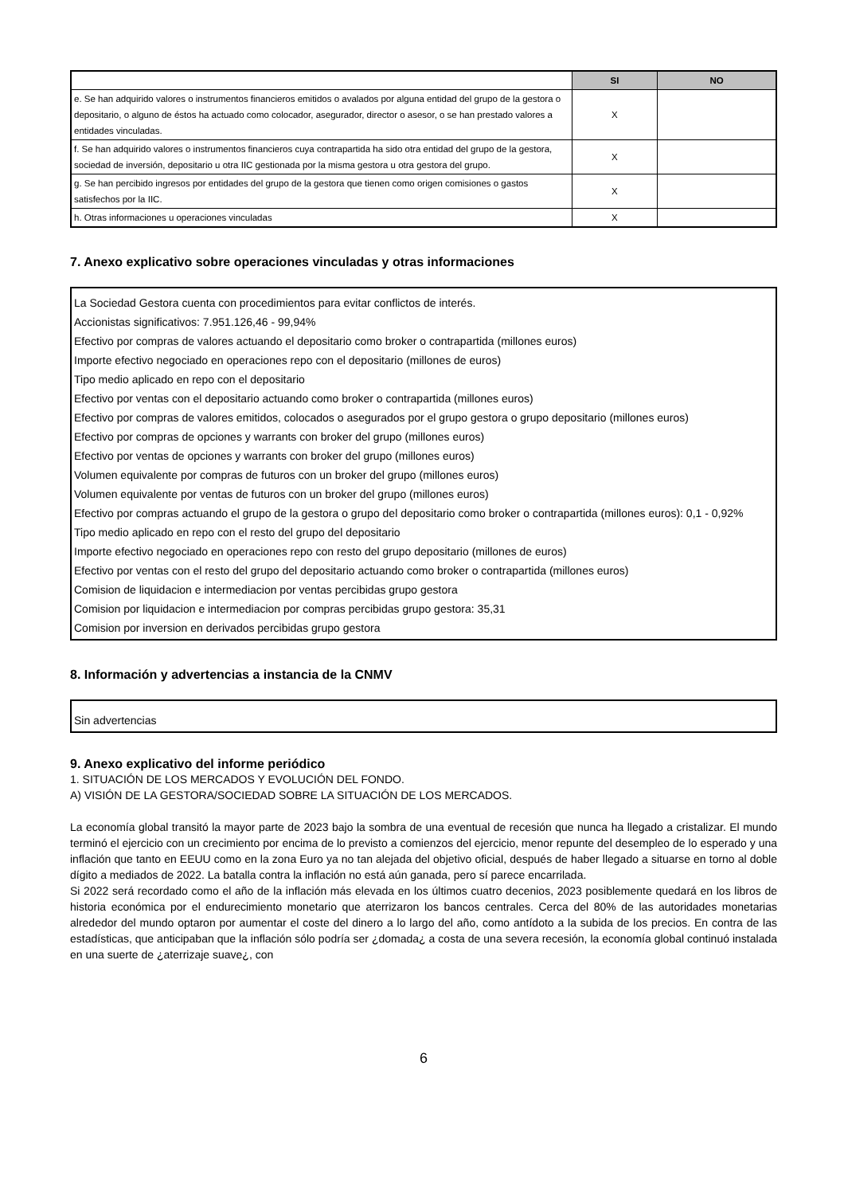| | SI | NO |
| --- | --- | --- |
| e. Se han adquirido valores o instrumentos financieros emitidos o avalados por alguna entidad del grupo de la gestora o depositario, o alguno de éstos ha actuado como colocador, asegurador, director o asesor, o se han prestado valores a entidades vinculadas. | X | |
| f. Se han adquirido valores o instrumentos financieros cuya contrapartida ha sido otra entidad del grupo de la gestora, sociedad de inversión, depositario u otra IIC gestionada por la misma gestora u otra gestora del grupo. | X | |
| g. Se han percibido ingresos por entidades del grupo de la gestora que tienen como origen comisiones o gastos satisfechos por la IIC. | X | |
| h. Otras informaciones u operaciones vinculadas | X | |
7. Anexo explicativo sobre operaciones vinculadas y otras informaciones
La Sociedad Gestora cuenta con procedimientos para evitar conflictos de interés.
Accionistas significativos: 7.951.126,46 - 99,94%
Efectivo por compras de valores actuando el depositario como broker o contrapartida (millones euros)
Importe efectivo negociado en operaciones repo con el depositario (millones de euros)
Tipo medio aplicado en repo con el depositario
Efectivo por ventas con el depositario actuando como broker o contrapartida (millones euros)
Efectivo por compras de valores emitidos, colocados o asegurados por el grupo gestora o grupo depositario (millones euros)
Efectivo por compras de opciones y warrants con broker del grupo (millones euros)
Efectivo por ventas de opciones y warrants con broker del grupo (millones euros)
Volumen equivalente por compras de futuros con un broker del grupo (millones euros)
Volumen equivalente por ventas de futuros con un broker del grupo (millones euros)
Efectivo por compras actuando el grupo de la gestora o grupo del depositario como broker o contrapartida (millones euros): 0,1 - 0,92%
Tipo medio aplicado en repo con el resto del grupo del depositario
Importe efectivo negociado en operaciones repo con resto del grupo depositario (millones de euros)
Efectivo por ventas con el resto del grupo del depositario actuando como broker o contrapartida (millones euros)
Comision de liquidacion e intermediacion por ventas percibidas grupo gestora
Comision por liquidacion e intermediacion por compras percibidas grupo gestora: 35,31
Comision por inversion en derivados percibidas grupo gestora
8. Información y advertencias a instancia de la CNMV
Sin advertencias
9. Anexo explicativo del informe periódico
1. SITUACIÓN DE LOS MERCADOS Y EVOLUCIÓN DEL FONDO.
A) VISIÓN DE LA GESTORA/SOCIEDAD SOBRE LA SITUACIÓN DE LOS MERCADOS.
La economía global transitó la mayor parte de 2023 bajo la sombra de una eventual de recesión que nunca ha llegado a cristalizar. El mundo terminó el ejercicio con un crecimiento por encima de lo previsto a comienzos del ejercicio, menor repunte del desempleo de lo esperado y una inflación que tanto en EEUU como en la zona Euro ya no tan alejada del objetivo oficial, después de haber llegado a situarse en torno al doble dígito a mediados de 2022. La batalla contra la inflación no está aún ganada, pero sí parece encarrilada.
Si 2022 será recordado como el año de la inflación más elevada en los últimos cuatro decenios, 2023 posiblemente quedará en los libros de historia económica por el endurecimiento monetario que aterrizaron los bancos centrales. Cerca del 80% de las autoridades monetarias alrededor del mundo optaron por aumentar el coste del dinero a lo largo del año, como antídoto a la subida de los precios. En contra de las estadísticas, que anticipaban que la inflación sólo podría ser ¿domada¿ a costa de una severa recesión, la economía global continuó instalada en una suerte de ¿aterrizaje suave¿, con
6